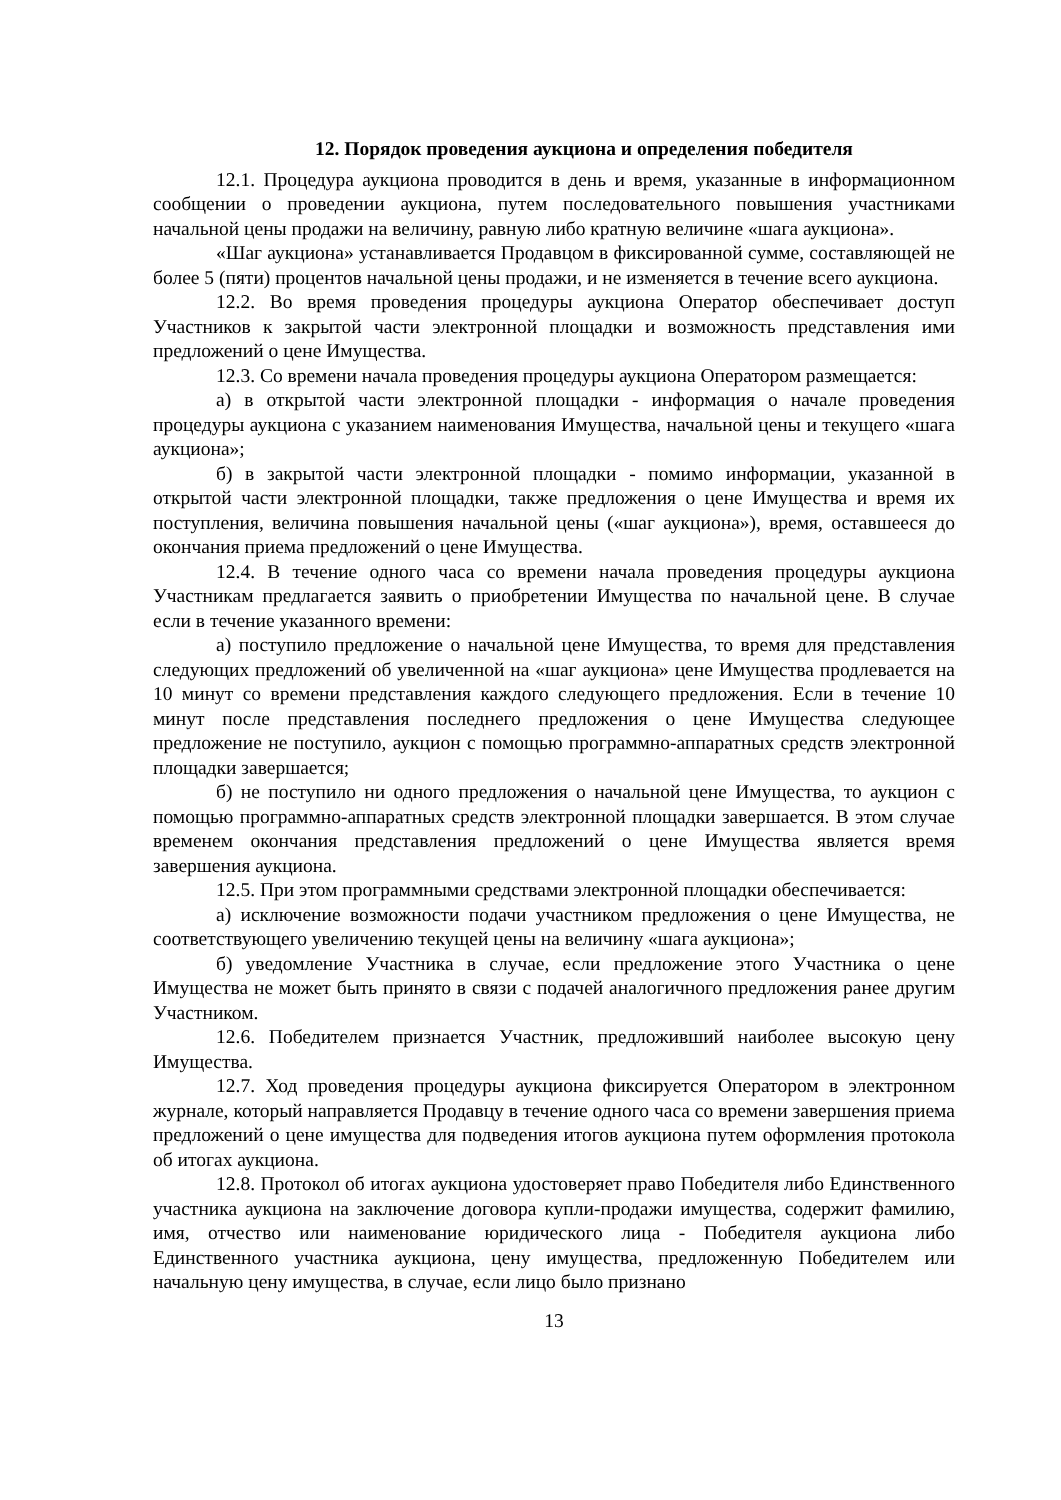12. Порядок проведения аукциона и определения победителя
12.1. Процедура аукциона проводится в день и время, указанные в информационном сообщении о проведении аукциона, путем последовательного повышения участниками начальной цены продажи на величину, равную либо кратную величине «шага аукциона».
«Шаг аукциона» устанавливается Продавцом в фиксированной сумме, составляющей не более 5 (пяти) процентов начальной цены продажи, и не изменяется в течение всего аукциона.
12.2. Во время проведения процедуры аукциона Оператор обеспечивает доступ Участников к закрытой части электронной площадки и возможность представления ими предложений о цене Имущества.
12.3. Со времени начала проведения процедуры аукциона Оператором размещается:
а) в открытой части электронной площадки - информация о начале проведения процедуры аукциона с указанием наименования Имущества, начальной цены и текущего «шага аукциона»;
б) в закрытой части электронной площадки - помимо информации, указанной в открытой части электронной площадки, также предложения о цене Имущества и время их поступления, величина повышения начальной цены («шаг аукциона»), время, оставшееся до окончания приема предложений о цене Имущества.
12.4. В течение одного часа со времени начала проведения процедуры аукциона Участникам предлагается заявить о приобретении Имущества по начальной цене. В случае если в течение указанного времени:
а) поступило предложение о начальной цене Имущества, то время для представления следующих предложений об увеличенной на «шаг аукциона» цене Имущества продлевается на 10 минут со времени представления каждого следующего предложения. Если в течение 10 минут после представления последнего предложения о цене Имущества следующее предложение не поступило, аукцион с помощью программно-аппаратных средств электронной площадки завершается;
б) не поступило ни одного предложения о начальной цене Имущества, то аукцион с помощью программно-аппаратных средств электронной площадки завершается. В этом случае временем окончания представления предложений о цене Имущества является время завершения аукциона.
12.5. При этом программными средствами электронной площадки обеспечивается:
а) исключение возможности подачи участником предложения о цене Имущества, не соответствующего увеличению текущей цены на величину «шага аукциона»;
б) уведомление Участника в случае, если предложение этого Участника о цене Имущества не может быть принято в связи с подачей аналогичного предложения ранее другим Участником.
12.6. Победителем признается Участник, предложивший наиболее высокую цену Имущества.
12.7. Ход проведения процедуры аукциона фиксируется Оператором в электронном журнале, который направляется Продавцу в течение одного часа со времени завершения приема предложений о цене имущества для подведения итогов аукциона путем оформления протокола об итогах аукциона.
12.8. Протокол об итогах аукциона удостоверяет право Победителя либо Единственного участника аукциона на заключение договора купли-продажи имущества, содержит фамилию, имя, отчество или наименование юридического лица - Победителя аукциона либо Единственного участника аукциона, цену имущества, предложенную Победителем или начальную цену имущества, в случае, если лицо было признано
13